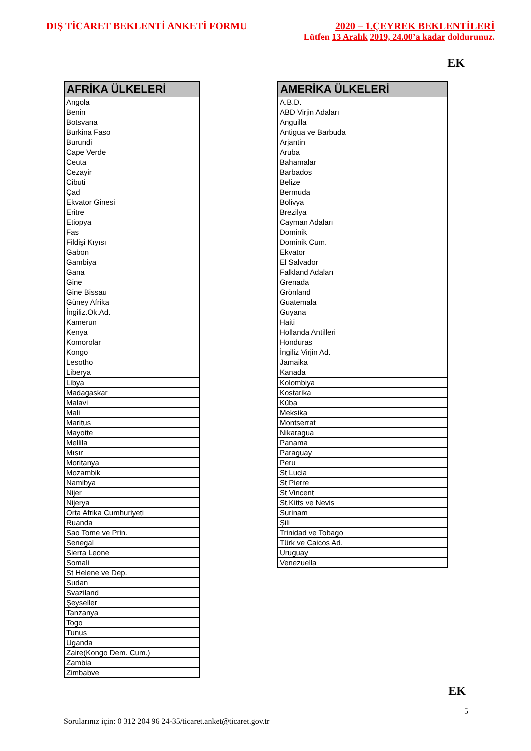DIŞ TİCARET BEKLENTİ ANKETİ FORMU
2020 – 1.ÇEYREK BEKLENTİLERİ
Lütfen 13 Aralık 2019, 24.00’a kadar doldurunuz.
EK
| AFRİKA ÜLKELERİ |
| --- |
| Angola |
| Benin |
| Botsvana |
| Burkina Faso |
| Burundi |
| Cape Verde |
| Ceuta |
| Cezayir |
| Cibuti |
| Çad |
| Ekvator Ginesi |
| Eritre |
| Etiopya |
| Fas |
| Fildişi Kıyısı |
| Gabon |
| Gambiya |
| Gana |
| Gine |
| Gine Bissau |
| Güney Afrika |
| İngiliz.Ok.Ad. |
| Kamerun |
| Kenya |
| Komorolar |
| Kongo |
| Lesotho |
| Liberya |
| Libya |
| Madagaskar |
| Malavi |
| Mali |
| Maritus |
| Mayotte |
| Mellila |
| Mısır |
| Moritanya |
| Mozambik |
| Namibya |
| Nijer |
| Nijerya |
| Orta Afrika Cumhuriyeti |
| Ruanda |
| Sao Tome ve Prin. |
| Senegal |
| Sierra Leone |
| Somali |
| St Helene ve Dep. |
| Sudan |
| Svaziland |
| Şeyseller |
| Tanzanya |
| Togo |
| Tunus |
| Uganda |
| Zaire(Kongo Dem. Cum.) |
| Zambia |
| Zimbabve |
| AMERİKA ÜLKELERİ |
| --- |
| A.B.D. |
| ABD Virjin Adaları |
| Anguilla |
| Antigua ve Barbuda |
| Arjantin |
| Aruba |
| Bahamalar |
| Barbados |
| Belize |
| Bermuda |
| Bolivya |
| Brezilya |
| Cayman Adaları |
| Dominik |
| Dominik Cum. |
| Ekvator |
| El Salvador |
| Falkland Adaları |
| Grenada |
| Grönland |
| Guatemala |
| Guyana |
| Haiti |
| Hollanda Antilleri |
| Honduras |
| İngiliz Virjin Ad. |
| Jamaika |
| Kanada |
| Kolombiya |
| Kostarika |
| Küba |
| Meksika |
| Montserrat |
| Nikaragua |
| Panama |
| Paraguay |
| Peru |
| St Lucia |
| St Pierre |
| St Vincent |
| St.Kitts ve Nevis |
| Surinam |
| Şili |
| Trinidad ve Tobago |
| Türk ve Caicos Ad. |
| Uruguay |
| Venezuella |
EK
5
Sorularınız için: 0 312 204 96 24-35/ticaret.anket@ticaret.gov.tr